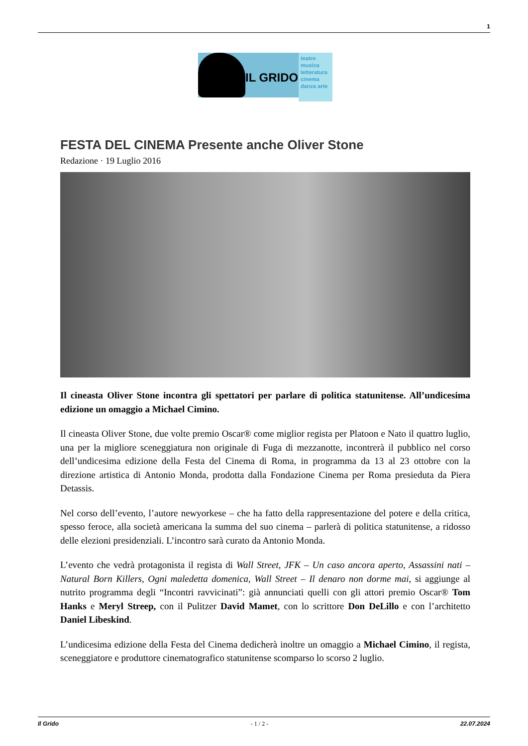1
IL GRIDO
teatro musica letteratura cinema danza arte
FESTA DEL CINEMA Presente anche Oliver Stone
Redazione · 19 Luglio 2016
Il cineasta Oliver Stone incontra gli spettatori per parlare di politica statunitense. All’undicesima edizione un omaggio a Michael Cimino.
Il cineasta Oliver Stone, due volte premio Oscar® come miglior regista per Platoon e Nato il quattro luglio, una per la migliore sceneggiatura non originale di Fuga di mezzanotte, incontrerà il pubblico nel corso dell’undicesima edizione della Festa del Cinema di Roma, in programma da 13 al 23 ottobre con la direzione artistica di Antonio Monda, prodotta dalla Fondazione Cinema per Roma presieduta da Piera Detassis.
Nel corso dell’evento, l’autore newyorkese – che ha fatto della rappresentazione del potere e della critica, spesso feroce, alla società americana la summa del suo cinema – parlerà di politica statunitense, a ridosso delle elezioni presidenziali. L’incontro sarà curato da Antonio Monda.
L’evento che vedrà protagonista il regista di Wall Street, JFK – Un caso ancora aperto, Assassini nati – Natural Born Killers, Ogni maledetta domenica, Wall Street – Il denaro non dorme mai, si aggiunge al nutrito programma degli “Incontri ravvicinati”: già annunciati quelli con gli attori premio Oscar® Tom Hanks e Meryl Streep, con il Pulitzer David Mamet, con lo scrittore Don DeLillo e con l’architetto Daniel Libeskind.
L’undicesima edizione della Festa del Cinema dedicherà inoltre un omaggio a Michael Cimino, il regista, sceneggiatore e produttore cinematografico statunitense scomparso lo scorso 2 luglio.
Il Grido - 1 / 2 - 22.07.2024